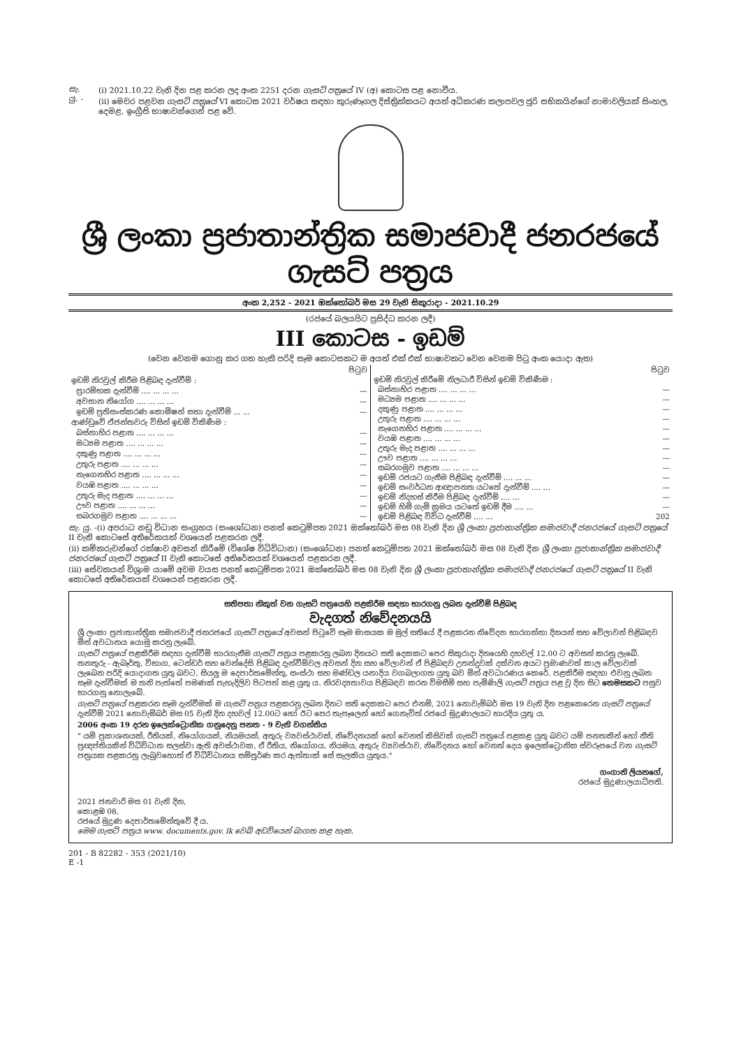සැ. යු. - (i) 2021.10.22 වැනි දින පළ කරන ලද අංක 2251 දරන ගැසට් පත්‍රයේ IV (අ) කොටස පළ නොවීය.
(ii) මෙවර පළවන ගැසට් පත්‍රයේ VI කොටස 2021 වර්ෂය සඳහා කුරුණෑගල දිස්ත්‍රික්කයට අයත් අධිකරණ කලාපවල ජූරි සභිකයින්ගේ නාමාවලියක් සිංහල, දෙමළ, ඉංග්‍රීසි භාෂාවන්ගෙන් පළ වේ.
ශ්‍රී ලංකා ප්‍රජාතාන්ත්‍රික සමාජවාදී ජනරජයේ ගැසට් පත්‍රය
අංක 2,252 - 2021 ඔක්තෝබර් මස 29 වැනි සිකුරාදා - 2021.10.29
(රජයේ බලයපිට ප්‍රසිද්ධ කරන ලදී)
III කොටස - ඉඩම්
(වෙන වෙනම ගොනු කර ගත හැකි පරිදි සෑම කොටසකට ම අයත් එක් එක් භාෂාවකට වෙන වෙනම පිටු අංක යොදා ඇත)
| | පිටුව |
| ඉඩම් නිරවුල් කිරීම පිළිබඳ දැන්වීම් : | |
| ප්‍රාරම්භක දැන්වීම් .... ... ... ... | — |
| අවසාන නියෝග .... ... ... ... | — |
| ඉඩම් ප්‍රතිසංස්කරණ කොමිෂන් සභා දැන්වීම් ... ... | — |
| ආණ්ඩුවේ ඒජන්තවරු විසින් ඉඩම් විකිණීම : | |
| බස්නාහිර පළාත .... ... ... ... | — |
| මධ්‍යම පළාත .... ... ... ... | — |
| දකුණු පළාත .... ... ... ... | — |
| උතුරු පළාත .... ... ... ... | — |
| නැගෙනහිර පළාත .... ... ... ... | — |
| වයඹ පළාත .... ... ... ... | — |
| උතුරු මැද පළාත .... ... ... ... | — |
| ඌව පළාත .... ... ... ... | — |
| සබරගමුව පළාත .... ... ... ... | — |
| | පිටුව |
| ඉඩම් නිරවුල් කිරීමේ නිලධාරී විසින් ඉඩම් විකිණීම : | |
| බස්නාහිර පළාත .... ... ... ... | — |
| මධ්‍යම පළාත .... ... ... ... | — |
| දකුණු පළාත .... ... ... ... | — |
| උතුරු පළාත .... ... ... ... | — |
| නැගෙනහිර පළාත .... ... ... ... | — |
| වයඹ පළාත .... ... ... ... | — |
| උතුරු මැද පළාත .... ... ... ... | — |
| ඌව පළාත .... ... ... ... | — |
| සබරගමුව පළාත .... ... ... ... | — |
| ඉඩම් රජයට ගැනීම පිළිබඳ දැන්වීම් .... ... ... | — |
| ඉඩම් සංවර්ධන ආඥාපනත යටතේ දැන්වීම් .... ... | — |
| ඉඩම් නිදහස් කිරීම පිළිබඳ දැන්වීම් .... ... | — |
| ඉඩම් හිමි ගැමි ක්‍රමය යටතේ ඉඩම් දීම .... ... | — |
| ඉඩම් පිළිබඳ විවිධ දැන්වීම් .... ... | 202 |
සැ. යු. -(i) අපරාධ නඩු විධාන සංග්‍රහය (සංශෝධන) පනත් කෙටුම්පත 2021 ඔක්තෝබර් මස 08 වැනි දින ශ්‍රී ලංකා ප්‍රජාතාන්ත්‍රික සමාජවාදී ජනරජයේ ගැසට් පත්‍රයේ II වැනි කොටසේ අතිරේකයක් වශයෙන් පළකරන ලදී.
(ii) කම්කරුවන්ගේ රක්ෂාව අවසන් කිරීමේ (විශේෂ විධිවිධාන) (සංශෝධන) පනත් කෙටුම්පත 2021 ඔක්තෝබර් මස 08 වැනි දින ශ්‍රී ලංකා ප්‍රජාතාන්ත්‍රික සමාජවාදී ජනරජයේ ගැසට් පත්‍රයේ II වැනි කොටසේ අතිරේකයක් වශයෙන් පළකරන ලදී.
(iii) සේවකයන් විශ්‍රාම යාමේ අවම වයස පනත් කෙටුම්පත 2021 ඔක්තෝබර් මස 08 වැනි දින ශ්‍රී ලංකා ප්‍රජාතාන්ත්‍රික සමාජවාදී ජනරජයේ ගැසට් පත්‍රයේ II වැනි කොටසේ අතිරේකයක් වශයෙන් පළකරන ලදී.
සතිපතා නිකුත් වන ගැසට් පත්‍රයෙහි පළකිරීම සඳහා භාරගනු ලබන දැන්වීම් පිළිබඳ
වැදගත් නිවේදනයයි
ශ්‍රී ලංකා ප්‍රජාතාන්ත්‍රික සමාජවාදී ජනරජයේ ගැසට් පත්‍රයේ අවසන් පිටුවේ සෑම මාසයක ම මුල් සතියේ දී පළකරන නිවේදන භාරගන්නා දිනයන් සහ වේලාවන් පිළිබඳව මින් අවධානය යොමු කරනු ලැබේ.
ගැසට් පත්‍රයේ පළකිරීම සඳහා දැන්වීම් භාරගැනීම ගැසට් පත්‍රය පළකරනු ලබන දිනයට සති දෙකකට පෙර සිකුරාදා දිනයෙහි දහවල් 12.00 ට අවසන් කරනු ලැබේ. තනතුරු - ඇබෑර්තු, විභාග, ටෙන්ඩර් සහ වෙන්දේසි පිළිබඳ දැන්වීම්වල අවසන් දින සහ වේලාවන් ඒ පිළිබඳව උනන්දුවක් දක්වන අයට ප්‍රමාණවත් කාල වේලාවක් ලැබෙන පරිදි යොදාගත යුතු බවට, සියලු ම දෙපාර්තමේන්තු, සංස්ථා සහ මණ්ඩල යනාදිය වගබලාගත යුතු බව මින් අවධාරණය කෙරේ. පළකිරීම සඳහා එවනු ලබන සෑම දැන්වීමක් ම තනි පැත්තේ පමණක් පැහැදිලිව පිටපත් කළ යුතු ය. නිරවද්‍යතාවය පිළිබඳව කරන විමසීම් සහ පැමිණිලි ගැසට් පත්‍රය පළ වූ දින සිට තෙමසකට පසුව භාරගනු නොලැබේ.
ගැසට් පත්‍රයේ පළකරන සෑම දැන්වීමක් ම ගැසට් පත්‍රය පළකරනු ලබන දිනට සති දෙකකට පෙර එනම්, 2021 නොවැම්බර් මස 19 වැනි දින පළකෙරෙන ගැසට් පත්‍රයේ දැන්වීම් 2021 නොවැම්බර් මස 05 වැනි දින දහවල් 12.00ට හෝ ඊට පෙර තැපෑලෙන් හෝ ගෙනැවිත් රජයේ මුද්‍රණාලයට භාරදිය යුතු ය.
2006 අංක 19 දරන ඉලෙක්ට්‍රොනික ගනුදෙනු පනත - 9 වැනි වගන්තිය
" යම් ප්‍රකාශනයක්, රීතියක්, නියෝගයක්, නියමයක්, අතුරු ව්‍යවස්ථාවක්, නිවේදනයක් හෝ වෙනත් කිසිවක් ගැසට් පත්‍රයේ පළකළ යුතු බවට යම් පනතකින් හෝ නීති ප්‍රඥප්තියකින් විධිවිධාන සලස්වා ඇති අවස්ථාවක, ඒ රීතිය, නියෝගය, නියමය, අතුරු ව්‍යවස්ථාව, නිවේදනය හෝ වෙනත් දෙය ඉලෙක්ට්‍රොනික ස්වරූපයේ වන ගැසට් පත්‍රයක පළකරනු ලැබුවහොත් ඒ විධිවිධානය සම්පූර්ණ කර ඇත්තාක් සේ සැලකිය යුතුය."
ගංගානි ලියනගේ,
රජයේ මුද්‍රණාලයාධිපති.
2021 ජනවාරි මස 01 වැනි දින,
කොළඹ 08,
රජයේ මුද්‍රණ දෙපාර්තමේන්තුවේ දී ය.
මෙම ගැසට් පත්‍රය www. documents.gov. lk වෙබ් අඩවියෙන් බාගත කළ හැක.
201 - B 82282 - 353 (2021/10)
E -1